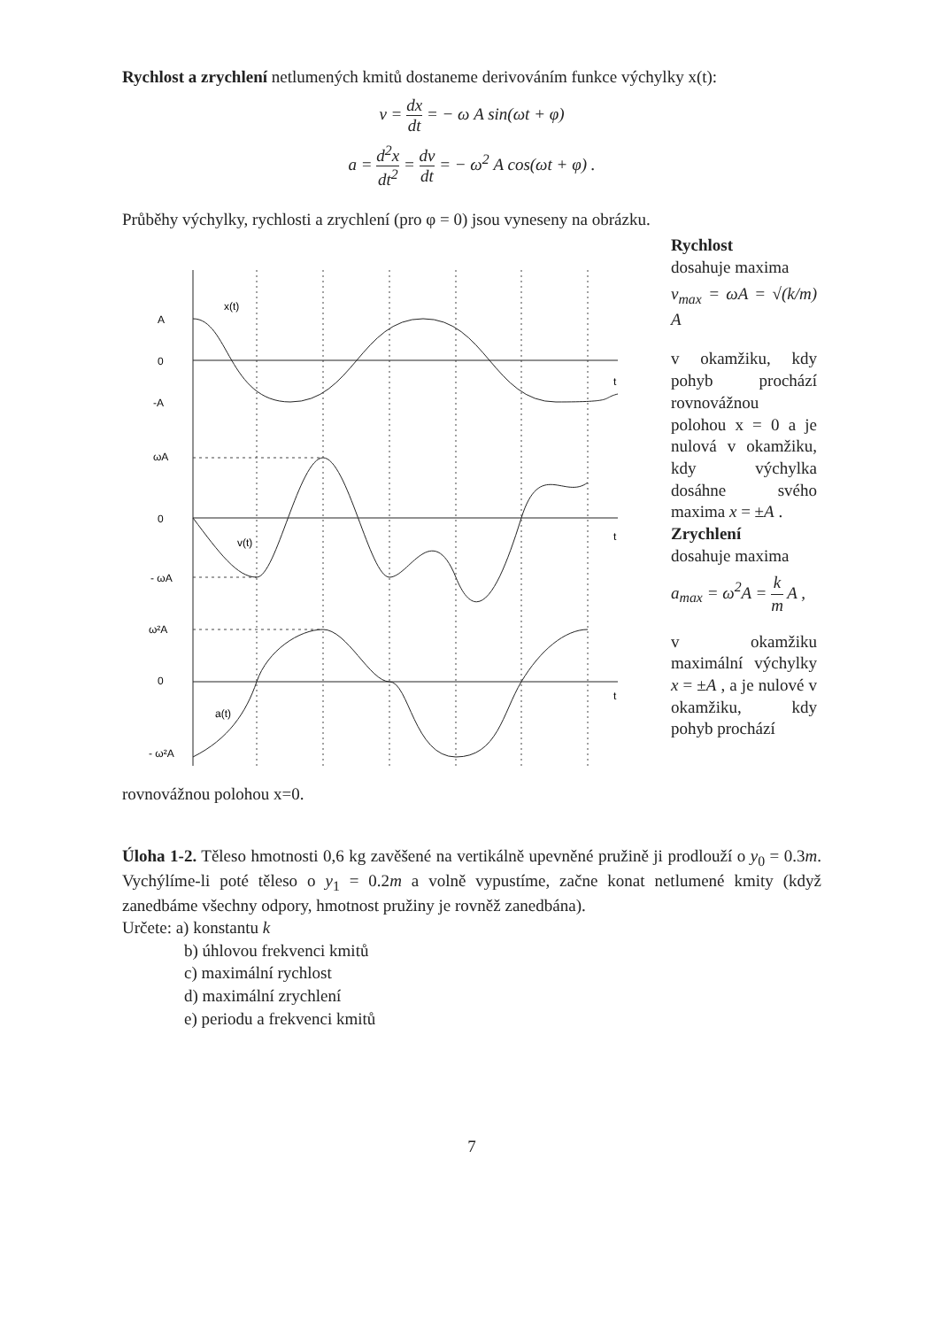Rychlost a zrychlení netlumených kmitů dostaneme derivováním funkce výchylky x(t):
v = dx dt = − ω A sin(ωt + φ)
a = d<sup>2</sup>x dt<sup>2</sup> = dv dt = − ω<sup>2</sup> A cos(ωt + φ) .
Průběhy výchylky, rychlosti a zrychlení (pro φ = 0) jsou vyneseny na obrázku.
A
0
-A
x(t)
t
ωA
0
- ωA
v(t)
t
ω²A
0
- ω²A
a(t)
t
Rychlost
dosahuje maxima
v<sub>max</sub> = ωA = √(k/m) A
v okamžiku, kdy pohyb prochází rovnovážnou polohou x = 0 a je nulová v okamžiku, kdy výchylka dosáhne svého maxima x = ±A .
Zrychlení
dosahuje maxima
a<sub>max</sub> = ω<sup>2</sup>A = k m A ,
v okamžiku maximální výchylky x = ±A , a je nulové v okamžiku, kdy pohyb prochází
rovnovážnou polohou x=0.
Úloha 1-2. Těleso hmotnosti 0,6 kg zavěšené na vertikálně upevněné pružině ji prodlouží o y<sub>0</sub> = 0.3m. Vychýlíme-li poté těleso o y<sub>1</sub> = 0.2m a volně vypustíme, začne konat netlumené kmity (když zanedbáme všechny odpory, hmotnost pružiny je rovněž zanedbána).
Určete: a) konstantu k
b) úhlovou frekvenci kmitů
c) maximální rychlost
d) maximální zrychlení
e) periodu a frekvenci kmitů
7